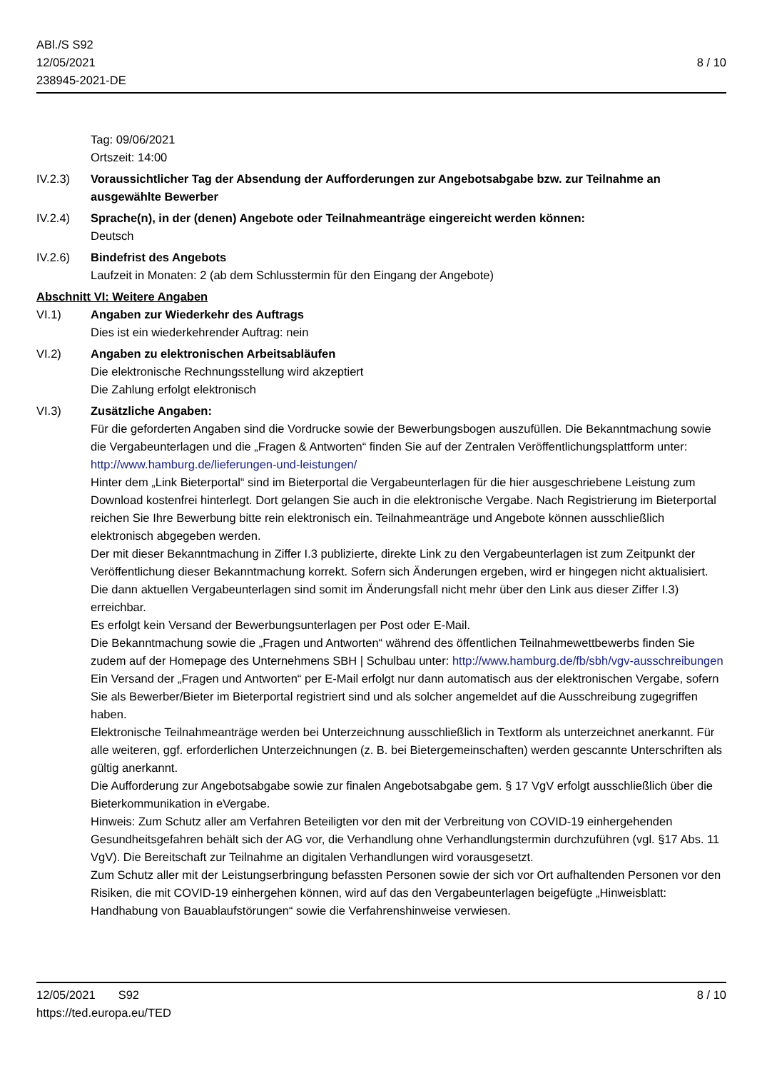ABl./S S92
12/05/2021
238945-2021-DE
8 / 10
Tag: 09/06/2021
Ortszeit: 14:00
IV.2.3) Voraussichtlicher Tag der Absendung der Aufforderungen zur Angebotsabgabe bzw. zur Teilnahme an ausgewählte Bewerber
IV.2.4) Sprache(n), in der (denen) Angebote oder Teilnahmeanträge eingereicht werden können:
Deutsch
IV.2.6) Bindefrist des Angebots
Laufzeit in Monaten: 2 (ab dem Schlusstermin für den Eingang der Angebote)
Abschnitt VI: Weitere Angaben
VI.1) Angaben zur Wiederkehr des Auftrags
Dies ist ein wiederkehrender Auftrag: nein
VI.2) Angaben zu elektronischen Arbeitsabläufen
Die elektronische Rechnungsstellung wird akzeptiert
Die Zahlung erfolgt elektronisch
VI.3) Zusätzliche Angaben:
Für die geforderten Angaben sind die Vordrucke sowie der Bewerbungsbogen auszufüllen. Die Bekanntmachung sowie die Vergabeunterlagen und die „Fragen & Antworten“ finden Sie auf der Zentralen Veröffentlichungsplattform unter:
http://www.hamburg.de/lieferungen-und-leistungen/
Hinter dem „Link Bieterportal“ sind im Bieterportal die Vergabeunterlagen für die hier ausgeschriebene Leistung zum Download kostenfrei hinterlegt. Dort gelangen Sie auch in die elektronische Vergabe. Nach Registrierung im Bieterportal reichen Sie Ihre Bewerbung bitte rein elektronisch ein. Teilnahmeanträge und Angebote können ausschließlich elektronisch abgegeben werden.
Der mit dieser Bekanntmachung in Ziffer I.3 publizierte, direkte Link zu den Vergabeunterlagen ist zum Zeitpunkt der Veröffentlichung dieser Bekanntmachung korrekt. Sofern sich Änderungen ergeben, wird er hingegen nicht aktualisiert. Die dann aktuellen Vergabeunterlagen sind somit im Änderungsfall nicht mehr über den Link aus dieser Ziffer I.3) erreichbar.
Es erfolgt kein Versand der Bewerbungsunterlagen per Post oder E-Mail.
Die Bekanntmachung sowie die „Fragen und Antworten“ während des öffentlichen Teilnahmewettbewerbs finden Sie zudem auf der Homepage des Unternehmens SBH | Schulbau unter: http://www.hamburg.de/fb/sbh/vgv-ausschreibungen
Ein Versand der „Fragen und Antworten“ per E-Mail erfolgt nur dann automatisch aus der elektronischen Vergabe, sofern Sie als Bewerber/Bieter im Bieterportal registriert sind und als solcher angemeldet auf die Ausschreibung zugegriffen haben.
Elektronische Teilnahmeanträge werden bei Unterzeichnung ausschließlich in Textform als unterzeichnet anerkannt. Für alle weiteren, ggf. erforderlichen Unterzeichnungen (z. B. bei Bietergemeinschaften) werden gescannte Unterschriften als gültig anerkannt.
Die Aufforderung zur Angebotsabgabe sowie zur finalen Angebotsabgabe gem. § 17 VgV erfolgt ausschließlich über die Bieterkommunikation in eVergabe.
Hinweis: Zum Schutz aller am Verfahren Beteiligten vor den mit der Verbreitung von COVID-19 einhergehenden Gesundheitsgefahren behält sich der AG vor, die Verhandlung ohne Verhandlungstermin durchzuführen (vgl. §17 Abs. 11 VgV). Die Bereitschaft zur Teilnahme an digitalen Verhandlungen wird vorausgesetzt.
Zum Schutz aller mit der Leistungserbringung befassten Personen sowie der sich vor Ort aufhaltenden Personen vor den Risiken, die mit COVID-19 einhergehen können, wird auf das den Vergabeunterlagen beigefügte „Hinweisblatt: Handhabung von Bauablaufstörungen“ sowie die Verfahrenshinweise verwiesen.
12/05/2021 S92
https://ted.europa.eu/TED
8 / 10